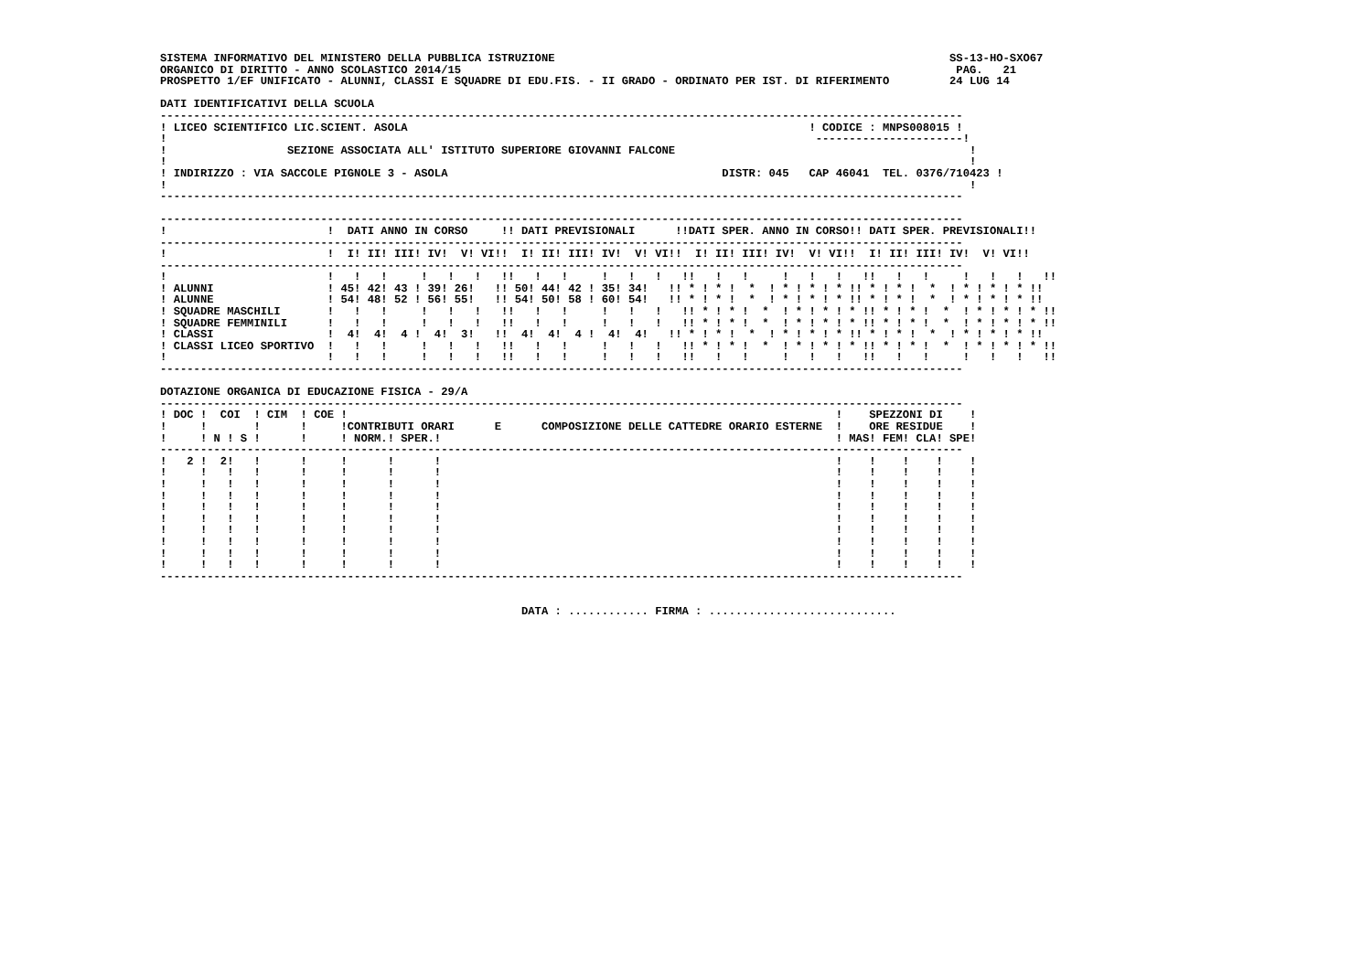SISTEMA INFORMATIVO DEL MINISTERO DELLA PUBBLICA ISTRUZIONE                                                           SS-13-HO-SXO67
ORGANICO DI DIRITTO - ANNO SCOLASTICO 2014/15                                                                          PAG.   21
PROSPETTO 1/EF UNIFICATO - ALUNNI, CLASSI E SQUADRE DI EDU.FIS. - II GRADO - ORDINATO PER IST. DI RIFERIMENTO         24 LUG 14

DATI IDENTIFICATIVI DELLA SCUOLA
------------------------------------------------------------------------------------------------------------------------
! LICEO SCIENTIFICO LIC.SCIENT. ASOLA                                                            ! CODICE : MNPS008015 !
!                                                                                                 ----------------------!
!                  SEZIONE ASSOCIATA ALL' ISTITUTO SUPERIORE GIOVANNI FALCONE                                            !
!                                                                                                                        !
! INDIRIZZO : VIA SACCOLE PIGNOLE 3 - ASOLA                                         DISTR: 045   CAP 46041  TEL. 0376/710423 !
!                                                                                                                        !
------------------------------------------------------------------------------------------------------------------------

------------------------------------------------------------------------------------------------------------------------
!                        !  DATI ANNO IN CORSO     !! DATI PREVISIONALI      !!DATI SPER. ANNO IN CORSO!! DATI SPER. PREVISIONALI!!
------------------------------------------------------------------------------------------------------------------------
!                        !  I! II! III! IV!  V! VI!!  I! II! III! IV!  V! VI!!  I! II! III! IV!  V! VI!!  I! II! III! IV!  V! VI!!
------------------------------------------------------------------------------------------------------------------------
!                        !   !   !     !   !   !   !!   !   !     !   !   !   !!   !   !     !   !   !   !!   !   !     !   !   !   !!
! ALUNNI                 ! 45! 42! 43 ! 39! 26!   !! 50! 44! 42 ! 35! 34!   !! * ! * !  *  ! * ! * ! * !! * ! * !  *  ! * ! * ! * !!
! ALUNNE                 ! 54! 48! 52 ! 56! 55!   !! 54! 50! 58 ! 60! 54!   !! * ! * !  *  ! * ! * ! * !! * ! * !  *  ! * ! * ! * !!
! SQUADRE MASCHILI       !   !   !     !   !   !   !!   !   !     !   !   !   !! * ! * !  *  ! * ! * ! * !! * ! * !  *  ! * ! * ! * !!
! SQUADRE FEMMINILI      !   !   !     !   !   !   !!   !   !     !   !   !   !! * ! * !  *  ! * ! * ! * !! * ! * !  *  ! * ! * ! * !!
! CLASSI                 !  4!  4!  4 !  4!  3!   !!  4!  4!  4 !  4!  4!   !! * ! * !  *  ! * ! * ! * !! * ! * !  *  ! * ! * ! * !!
! CLASSI LICEO SPORTIVO  !   !   !     !   !   !   !!   !   !     !   !   !   !! * ! * !  *  ! * ! * ! * !! * ! * !  *  ! * ! * ! * !!
!                        !   !   !     !   !   !   !!   !   !     !   !   !   !!   !   !     !   !   !   !!   !   !     !   !   !   !!
------------------------------------------------------------------------------------------------------------------------

DOTAZIONE ORGANICA DI EDUCAZIONE FISICA - 29/A
------------------------------------------------------------------------------------------------------------------------
! DOC !  COI  ! CIM  ! COE !                                                                         !    SPEZZONI DI    !
!     !       !      !     !CONTRIBUTI ORARI      E      COMPOSIZIONE DELLE CATTEDRE ORARIO ESTERNE  !    ORE RESIDUE    !
!     ! N ! S !      !     ! NORM.! SPER.!                                                           ! MAS! FEM! CLA! SPE!
------------------------------------------------------------------------------------------------------------------------
!   2 !  2!   !      !     !      !      !                                                           !    !    !    !    !
!     !   !   !      !     !      !      !                                                           !    !    !    !    !
!     !   !   !      !     !      !      !                                                           !    !    !    !    !
!     !   !   !      !     !      !      !                                                           !    !    !    !    !
!     !   !   !      !     !      !      !                                                           !    !    !    !    !
!     !   !   !      !     !      !      !                                                           !    !    !    !    !
!     !   !   !      !     !      !      !                                                           !    !    !    !    !
!     !   !   !      !     !      !      !                                                           !    !    !    !    !
!     !   !   !      !     !      !      !                                                           !    !    !    !    !
!     !   !   !      !     !      !      !                                                           !    !    !    !    !
------------------------------------------------------------------------------------------------------------------------


                                                      DATA : ............ FIRMA : ............................